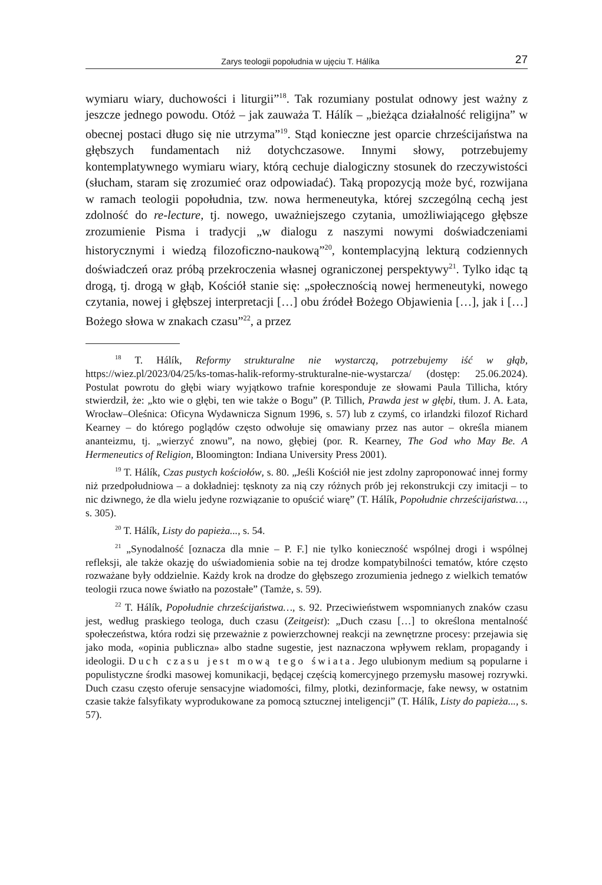Zarys teologii popołudnia w ujęciu T. Hálíka 27
wymiaru wiary, duchowości i liturgii”<sup>18</sup>. Tak rozumiany postulat odnowy jest ważny z jeszcze jednego powodu. Otóż – jak zauważa T. Hálík – „bieżąca działalność religijna” w obecnej postaci długo się nie utrzyma”<sup>19</sup>. Stąd konieczne jest oparcie chrześcijaństwa na głębszych fundamentach niż dotychczasowe. Innymi słowy, potrzebujemy kontemplatywnego wymiaru wiary, którą cechuje dialogiczny stosunek do rzeczywistości (słucham, staram się zrozumieć oraz odpowiadać). Taką propozycją może być, rozwijana w ramach teologii popołudnia, tzw. nowa hermeneutyka, której szczególną cechą jest zdolność do re-lecture, tj. nowego, uważniejszego czytania, umożliwiającego głębsze zrozumienie Pisma i tradycji „w dialogu z naszymi nowymi doświadczeniami historycznymi i wiedzą filozoficzno-naukową”<sup>20</sup>, kontemplacyjną lekturą codziennych doświadczeń oraz próbą przekroczenia własnej ograniczonej perspektywy<sup>21</sup>. Tylko idąc tą drogą, tj. drogą w głąb, Kościół stanie się: „społecznością nowej hermeneutyki, nowego czytania, nowej i głębszej interpretacji […] obu źródeł Bożego Objawienia […], jak i […] Bożego słowa w znakach czasu”<sup>22</sup>, a przez
<sup>18</sup> T. Hálík, Reformy strukturalne nie wystarczą, potrzebujemy iść w głąb, https://wiez.pl/2023/04/25/ks-tomas-halik-reformy-strukturalne-nie-wystarcza/ (dostęp: 25.06.2024). Postulat powrotu do głębi wiary wyjątkowo trafnie koresponduje ze słowami Paula Tillicha, który stwierdził, że: „kto wie o głębi, ten wie także o Bogu” (P. Tillich, Prawda jest w głębi, tłum. J. A. Łata, Wrocław–Oleśnica: Oficyna Wydawnicza Signum 1996, s. 57) lub z czymś, co irlandzki filozof Richard Kearney – do którego poglądów często odwołuje się omawiany przez nas autor – określa mianem ananteizmu, tj. „wierzyć znowu”, na nowo, głębiej (por. R. Kearney, The God who May Be. A Hermeneutics of Religion, Bloomington: Indiana University Press 2001).
<sup>19</sup> T. Hálík, Czas pustych kościołów, s. 80. „Jeśli Kościół nie jest zdolny zaproponować innej formy niż przedpołudniowa – a dokładniej: tęsknoty za nią czy różnych prób jej rekonstrukcji czy imitacji – to nic dziwnego, że dla wielu jedyne rozwiązanie to opuścić wiarę” (T. Hálík, Popołudnie chrześcijaństwa…, s. 305).
<sup>20</sup> T. Hálík, Listy do papieża..., s. 54.
<sup>21</sup> „Synodalność [oznacza dla mnie – P. F.] nie tylko konieczność wspólnej drogi i wspólnej refleksji, ale także okazję do uświadomienia sobie na tej drodze kompatybilności tematów, które często rozważane były oddzielnie. Każdy krok na drodze do głębszego zrozumienia jednego z wielkich tematów teologii rzuca nowe światło na pozostałe” (Tamże, s. 59).
<sup>22</sup> T. Hálík, Popołudnie chrześcijaństwa…, s. 92. Przeciwieństwem wspomnianych znaków czasu jest, według praskiego teologa, duch czasu (Zeitgeist): „Duch czasu […] to określona mentalność społeczeństwa, która rodzi się przeważnie z powierzchownej reakcji na zewnętrzne procesy: przejawia się jako moda, «opinia publiczna» albo stadne sugestie, jest naznaczona wpływem reklam, propagandy i ideologii. Duch czasu jest mową tego świata. Jego ulubionym medium są popularne i populistyczne środki masowej komunikacji, będącej częścią komercyjnego przemysłu masowej rozrywki. Duch czasu często oferuje sensacyjne wiadomości, filmy, plotki, dezinformacje, fake newsy, w ostatnim czasie także falsyfikaty wyprodukowane za pomocą sztucznej inteligencji” (T. Hálík, Listy do papieża..., s. 57).